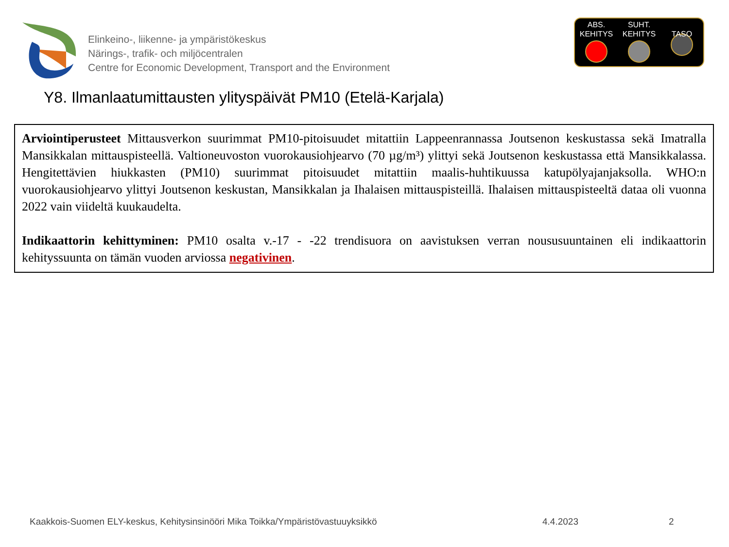Elinkeino-, liikenne- ja ympäristökeskus
Närings-, trafik- och miljöcentralen
Centre for Economic Development, Transport and the Environment
ABS.
KEHITYS
SUHT.
KEHITYS
TASO
Y8. Ilmanlaatumittausten ylityspäivät PM10 (Etelä-Karjala)
Arviointiperusteet Mittausverkon suurimmat PM10-pitoisuudet mitattiin Lappeenrannassa Joutsenon keskustassa sekä Imatralla Mansikkalan mittauspisteellä. Valtioneuvoston vuorokausiohjearvo (70 µg/m³) ylittyi sekä Joutsenon keskustassa että Mansikkalassa. Hengitettävien hiukkasten (PM10) suurimmat pitoisuudet mitattiin maalis-huhtikuussa katupölyajanjaksolla. WHO:n vuorokausiohjearvo ylittyi Joutsenon keskustan, Mansikkalan ja Ihalaisen mittauspisteillä. Ihalaisen mittauspisteeltä dataa oli vuonna 2022 vain viideltä kuukaudelta.
Indikaattorin kehittyminen: PM10 osalta v.-17 - -22 trendisuora on aavistuksen verran noususuuntainen eli indikaattorin kehityssuunta on tämän vuoden arviossa negativinen.
Kaakkois-Suomen ELY-keskus, Kehitysinsinööri Mika Toikka/Ympäristövastuuyksikkö 4.4.2023 2